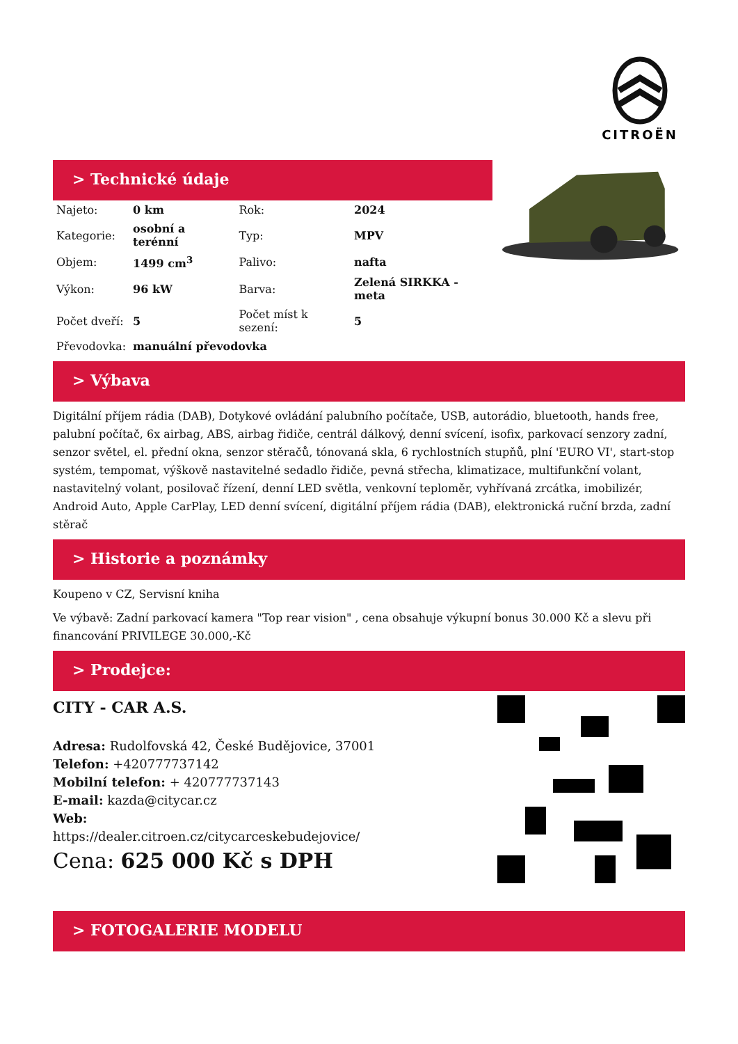CITROËN
> Technické údaje
| Najeto: | 0 km | Rok: | 2024 |
| Kategorie: | osobní a terénní | Typ: | MPV |
| Objem: | 1499 cm<sup>3</sup> | Palivo: | nafta |
| Výkon: | 96 kW | Barva: | Zelená SIRKKA - meta |
| Počet dveří: | 5 | Počet míst k sezení: | 5 |
| Převodovka: | manuální převodovka | | |
> Výbava
Digitální příjem rádia (DAB), Dotykové ovládání palubního počítače, USB, autorádio, bluetooth, hands free, palubní počítač, 6x airbag, ABS, airbag řidiče, centrál dálkový, denní svícení, isofix, parkovací senzory zadní, senzor světel, el. přední okna, senzor stěračů, tónovaná skla, 6 rychlostních stupňů, plní 'EURO VI', start-stop systém, tempomat, výškově nastavitelné sedadlo řidiče, pevná střecha, klimatizace, multifunkční volant, nastavitelný volant, posilovač řízení, denní LED světla, venkovní teploměr, vyhřívaná zrcátka, imobilizér, Android Auto, Apple CarPlay, LED denní svícení, digitální příjem rádia (DAB), elektronická ruční brzda, zadní stěrač
> Historie a poznámky
Koupeno v CZ, Servisní kniha
Ve výbavě: Zadní parkovací kamera "Top rear vision" , cena obsahuje výkupní bonus 30.000 Kč a slevu při financování PRIVILEGE 30.000,-Kč
> Prodejce:
CITY - CAR A.S.
Adresa: Rudolfovská 42, České Budějovice, 37001
Telefon: +420777737142
Mobilní telefon: + 420777737143
E-mail: kazda@citycar.cz
Web:
https://dealer.citroen.cz/citycarceskebudejovice/
Cena: 625 000 Kč s DPH
> FOTOGALERIE MODELU